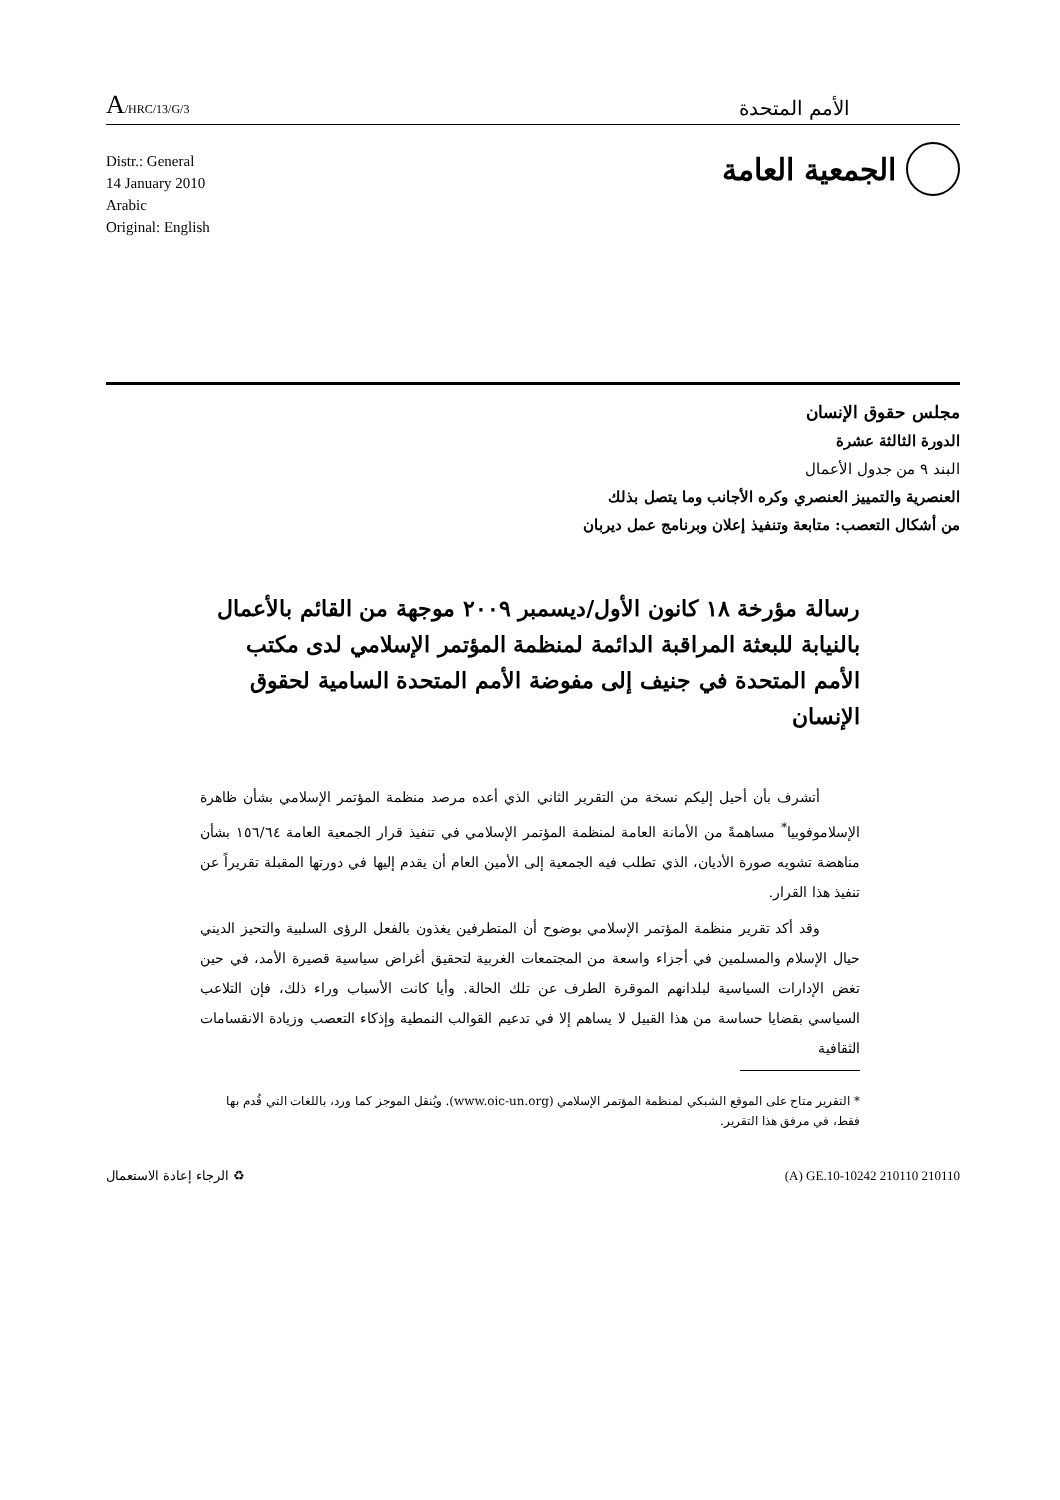A/HRC/13/G/3
الأمم المتحدة
Distr.: General
14 January 2010
Arabic
Original: English
الجمعية العامة
مجلس حقوق الإنسان
الدورة الثالثة عشرة
البند ٩ من جدول الأعمال
العنصرية والتمييز العنصري وكره الأجانب وما يتصل بذلك
من أشكال التعصب: متابعة وتنفيذ إعلان وبرنامج عمل ديربان
رسالة مؤرخة ١٨ كانون الأول/ديسمبر ٢٠٠٩ موجهة من القائم بالأعمال بالنيابة للبعثة المراقبة الدائمة لمنظمة المؤتمر الإسلامي لدى مكتب الأمم المتحدة في جنيف إلى مفوضة الأمم المتحدة السامية لحقوق الإنسان
أتشرف بأن أحيل إليكم نسخة من التقرير الثاني الذي أعده مرصد منظمة المؤتمر الإسلامي بشأن ظاهرة الإسلاموفوبيا<sup>*</sup> مساهمةً من الأمانة العامة لمنظمة المؤتمر الإسلامي في تنفيذ قرار الجمعية العامة ١٥٦/٦٤ بشأن مناهضة تشويه صورة الأديان، الذي تطلب فيه الجمعية إلى الأمين العام أن يقدم إليها في دورتها المقبلة تقريراً عن تنفيذ هذا القرار.
وقد أكد تقرير منظمة المؤتمر الإسلامي بوضوح أن المتطرفين يغذون بالفعل الرؤى السلبية والتحيز الديني حيال الإسلام والمسلمين في أجزاء واسعة من المجتمعات الغربية لتحقيق أغراض سياسية قصيرة الأمد، في حين تغض الإدارات السياسية لبلدانهم الموقرة الطرف عن تلك الحالة. وأيا كانت الأسباب وراء ذلك، فإن التلاعب السياسي بقضايا حساسة من هذا القبيل لا يساهم إلا في تدعيم القوالب النمطية وإذكاء التعصب وزيادة الانقسامات الثقافية
* التقرير متاح على الموقع الشبكي لمنظمة المؤتمر الإسلامي (www.oic-un.org). ويُنقل الموجز كما ورد، باللغات التي قُدم بها فقط، في مرفق هذا التقرير.
♻ الرجاء إعادة الاستعمال (A) GE.10-10242 210110 210110